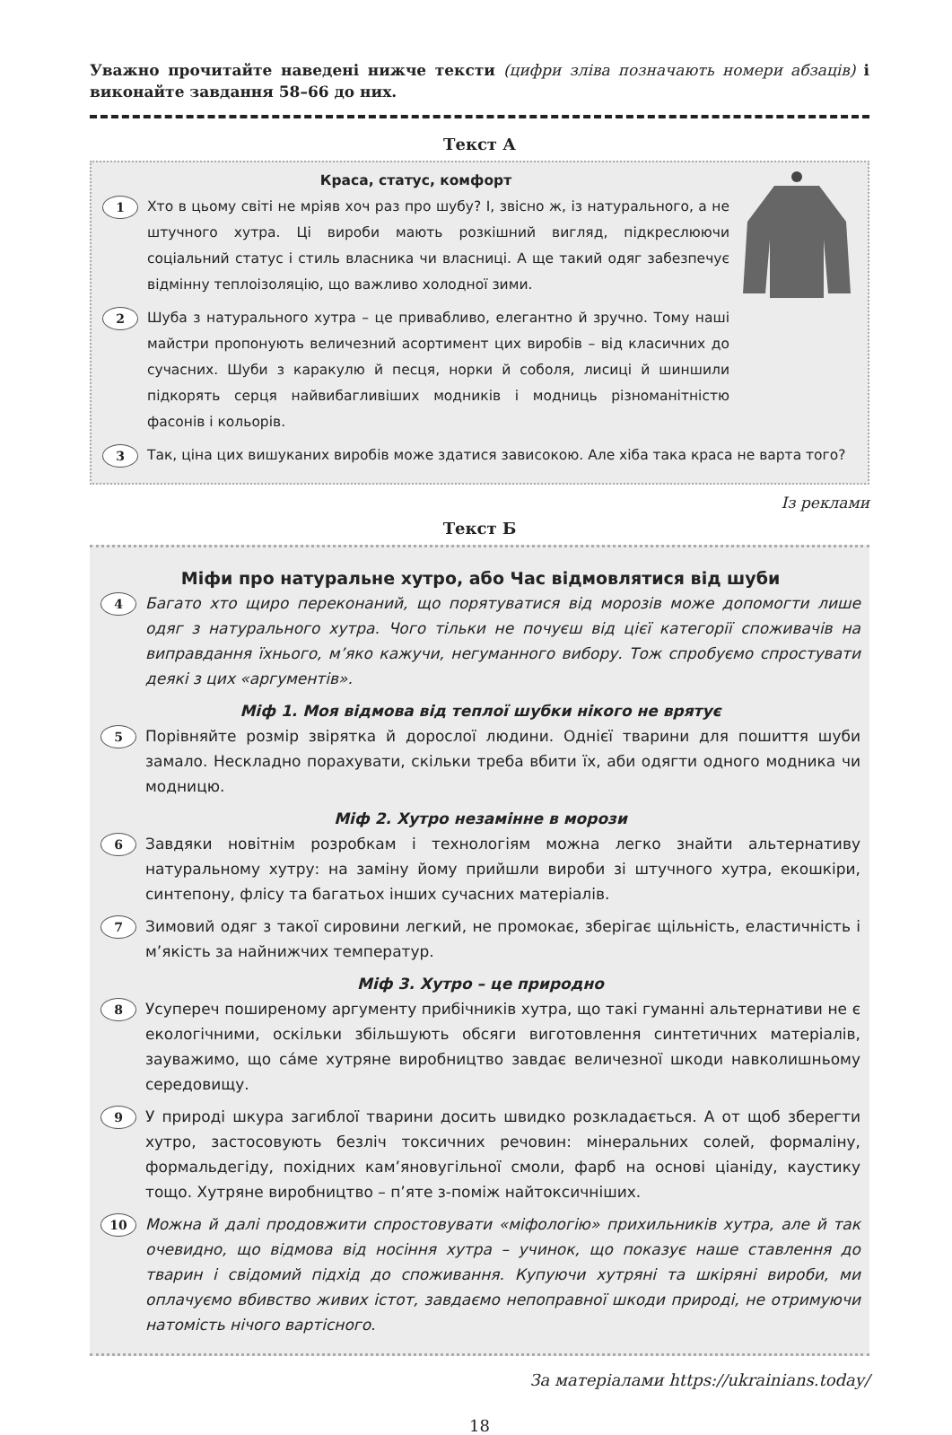Уважно прочитайте наведені нижче тексти (цифри зліва позначають номери абзаців) і виконайте завдання 58–66 до них.
Текст А
Краса, статус, комфорт
1
Хто в цьому світі не мріяв хоч раз про шубу? І, звісно ж, із натурального, а не штучного хутра. Ці вироби мають розкішний вигляд, підкреслюючи соціальний статус і стиль власника чи власниці. А ще такий одяг забезпечує відмінну теплоізоляцію, що важливо холодної зими.
2
Шуба з натурального хутра – це привабливо, елегантно й зручно. Тому наші майстри пропонують величезний асортимент цих виробів – від класичних до сучасних. Шуби з каракулю й песця, норки й соболя, лисиці й шиншили підкорять серця найвибагливіших модників і модниць різноманітністю фасонів і кольорів.
3
Так, ціна цих вишуканих виробів може здатися зависокою. Але хіба така краса не варта того?
Із реклами
Текст Б
Міфи про натуральне хутро, або Час відмовлятися від шуби
4
Багато хто щиро переконаний, що порятуватися від морозів може допомогти лише одяг з натурального хутра. Чого тільки не почуєш від цієї категорії споживачів на виправдання їхнього, м’яко кажучи, негуманного вибору. Тож спробуємо спростувати деякі з цих «аргументів».
Міф 1. Моя відмова від теплої шубки нікого не врятує
5
Порівняйте розмір звірятка й дорослої людини. Однієї тварини для пошиття шуби замало. Нескладно порахувати, скільки треба вбити їх, аби одягти одного модника чи модницю.
Міф 2. Хутро незамінне в морози
6
Завдяки новітнім розробкам і технологіям можна легко знайти альтернативу натуральному хутру: на заміну йому прийшли вироби зі штучного хутра, екошкіри, синтепону, флісу та багатьох інших сучасних матеріалів.
7
Зимовий одяг з такої сировини легкий, не промокає, зберігає щільність, еластичність і м’якість за найнижчих температур.
Міф 3. Хутро – це природно
8
Усупереч поширеному аргументу прибічників хутра, що такі гуманні альтернативи не є екологічними, оскільки збільшують обсяги виготовлення синтетичних матеріалів, зауважимо, що са́ме хутряне виробництво завдає величезної шкоди навколишньому середовищу.
9
У природі шкура загиблої тварини досить швидко розкладається. А от щоб зберегти хутро, застосовують безліч токсичних речовин: мінеральних солей, формаліну, формальдегіду, похідних кам’яновугільної смоли, фарб на основі ціаніду, каустику тощо. Хутряне виробництво – п’яте з-поміж найтоксичніших.
10
Можна й далі продовжити спростовувати «міфологію» прихильників хутра, але й так очевидно, що відмова від носіння хутра – учинок, що показує наше ставлення до тварин і свідомий підхід до споживання. Купуючи хутряні та шкіряні вироби, ми оплачуємо вбивство живих істот, завдаємо непоправної шкоди природі, не отримуючи натомість нічого вартісного.
За матеріалами https://ukrainians.today/
18